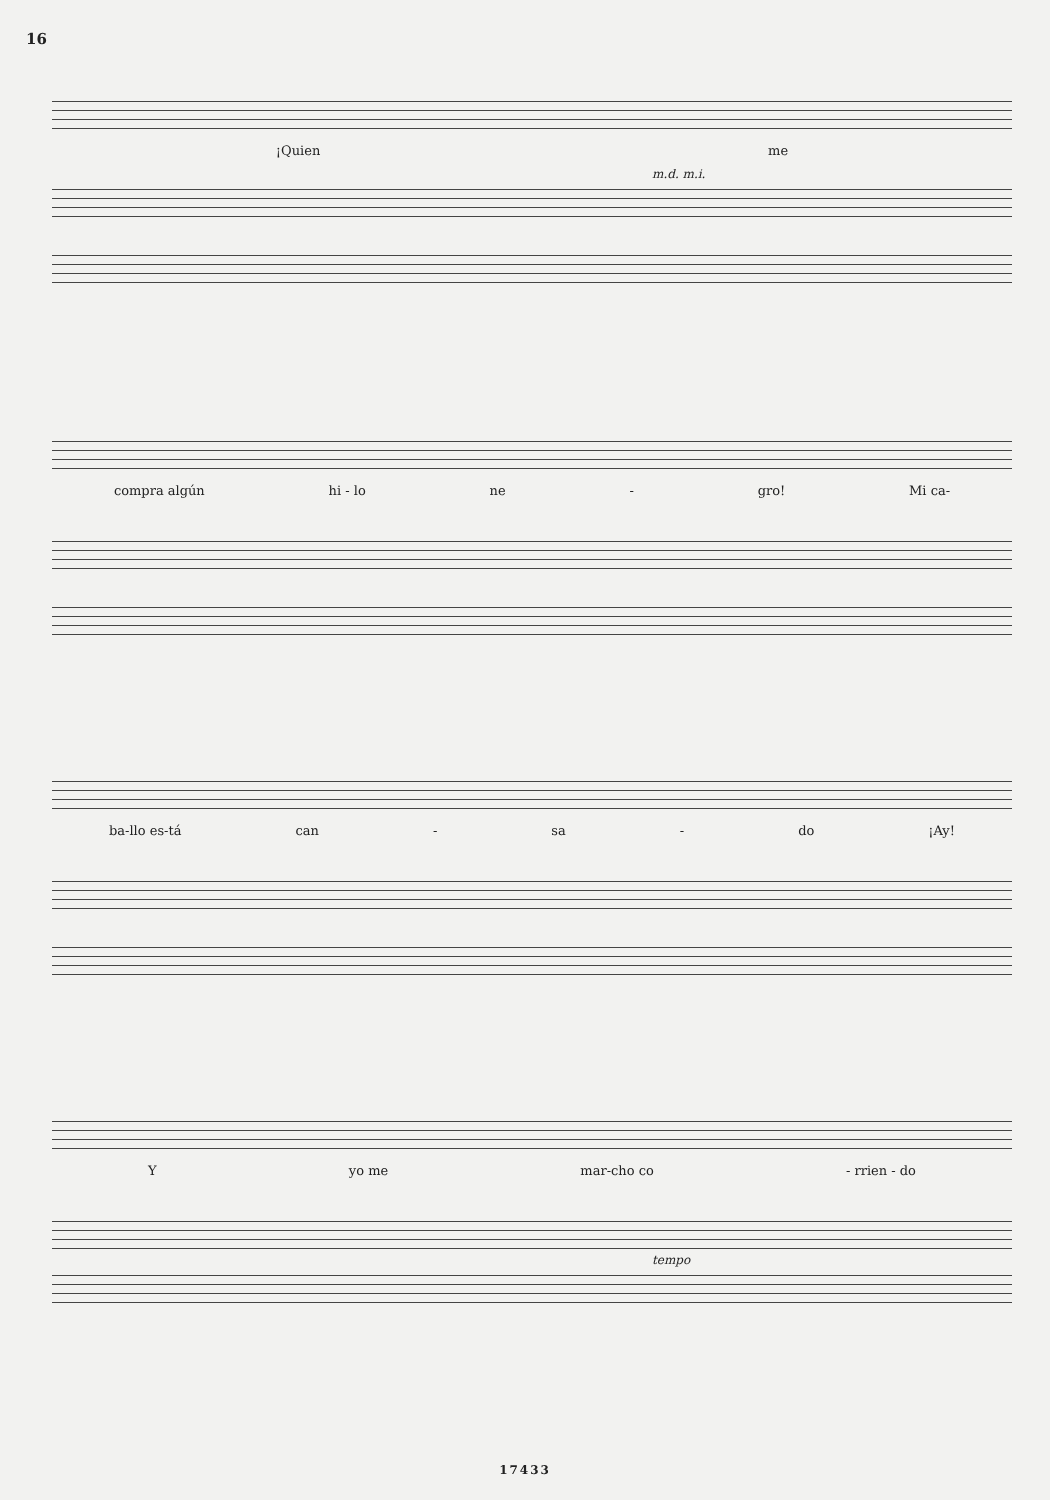16
¡Quien me
m.d. m.i.
compra algún hi - lo ne - gro! Mi ca-
ba-llo es-tá can - sa - do ¡Ay!
Yyo me mar-cho co - rrien - do
tempo
17433